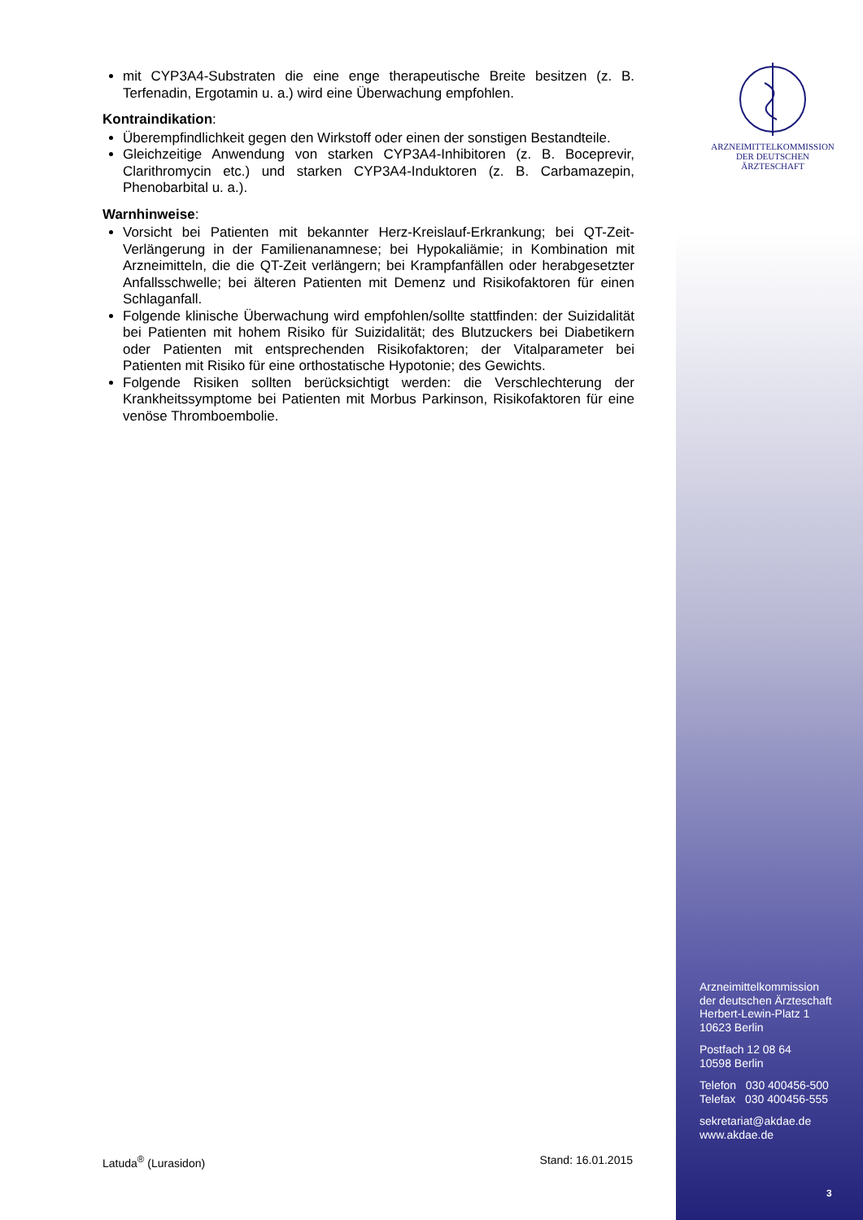ARZNEIMITTELKOMMISSION DER DEUTSCHEN ÄRZTESCHAFT
mit CYP3A4-Substraten die eine enge therapeutische Breite besitzen (z. B. Terfenadin, Ergotamin u. a.) wird eine Überwachung empfohlen.
Kontraindikation:
Überempfindlichkeit gegen den Wirkstoff oder einen der sonstigen Bestandteile.
Gleichzeitige Anwendung von starken CYP3A4-Inhibitoren (z. B. Boceprevir, Clarithromycin etc.) und starken CYP3A4-Induktoren (z. B. Carbamazepin, Phenobarbital u. a.).
Warnhinweise:
Vorsicht bei Patienten mit bekannter Herz-Kreislauf-Erkrankung; bei QT-Zeit-Verlängerung in der Familienanamnese; bei Hypokaliämie; in Kombination mit Arzneimitteln, die die QT-Zeit verlängern; bei Krampfanfällen oder herabgesetzter Anfallsschwelle; bei älteren Patienten mit Demenz und Risikofaktoren für einen Schlaganfall.
Folgende klinische Überwachung wird empfohlen/sollte stattfinden: der Suizidalität bei Patienten mit hohem Risiko für Suizidalität; des Blutzuckers bei Diabetikern oder Patienten mit entsprechenden Risikofaktoren; der Vitalparameter bei Patienten mit Risiko für eine orthostatische Hypotonie; des Gewichts.
Folgende Risiken sollten berücksichtigt werden: die Verschlechterung der Krankheitssymptome bei Patienten mit Morbus Parkinson, Risikofaktoren für eine venöse Thromboembolie.
Arzneimittelkommission
der deutschen Ärzteschaft
Herbert-Lewin-Platz 1
10623 Berlin
Postfach 12 08 64
10598 Berlin
Telefon 030 400456-500
Telefax 030 400456-555
sekretariat@akdae.de
www.akdae.de
Latuda<sup>®</sup> (Lurasidon) Stand: 16.01.2015
3